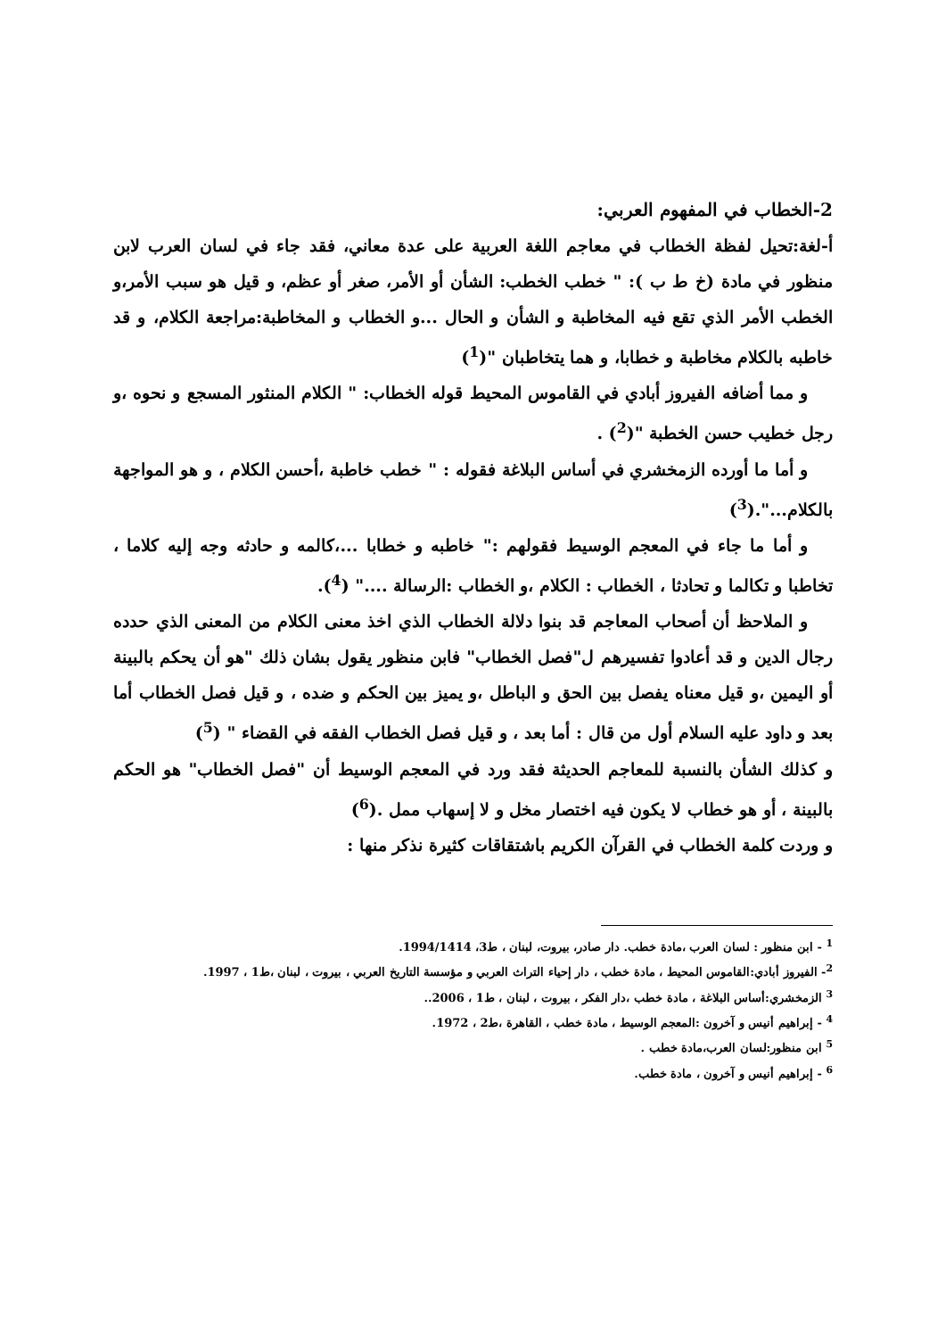2-الخطاب في المفهوم العربي:
أ-لغة:تحيل لفظة الخطاب في معاجم اللغة العربية على عدة معاني، فقد جاء في لسان العرب لابن منظور في مادة (خ ط ب ): " خطب الخطب: الشأن أو الأمر، صغر أو عظم، و قيل هو سبب الأمر،و الخطب الأمر الذي تقع فيه المخاطبة و الشأن و الحال ...و الخطاب و المخاطبة:مراجعة الكلام، و قد خاطبه بالكلام مخاطبة و خطابا، و هما يتخاطبان "(<sup>1</sup>)
و مما أضافه الفيروز أبادي في القاموس المحيط قوله الخطاب: " الكلام المنثور المسجع و نحوه ،و رجل خطيب حسن الخطبة "(<sup>2</sup>) .
و أما ما أورده الزمخشري في أساس البلاغة فقوله : " خطب خاطبة ،أحسن الكلام ، و هو المواجهة بالكلام...".(<sup>3</sup>)
و أما ما جاء في المعجم الوسيط فقولهم :" خاطبه و خطابا ...،كالمه و حادثه وجه إليه كلاما ، تخاطبا و تكالما و تحادثا ، الخطاب : الكلام ،و الخطاب :الرسالة ...." (<sup>4</sup>).
و الملاحظ أن أصحاب المعاجم قد بنوا دلالة الخطاب الذي اخذ معنى الكلام من المعنى الذي حدده رجال الدين و قد أعادوا تفسيرهم ل"فصل الخطاب" فابن منظور يقول بشان ذلك "هو أن يحكم بالبينة أو اليمين ،و قيل معناه يفصل بين الحق و الباطل ،و يميز بين الحكم و ضده ، و قيل فصل الخطاب أما بعد و داود عليه السلام أول من قال : أما بعد ، و قيل فصل الخطاب الفقه في القضاء " (<sup>5</sup>)
و كذلك الشأن بالنسبة للمعاجم الحديثة فقد ورد في المعجم الوسيط أن "فصل الخطاب" هو الحكم بالبينة ، أو هو خطاب لا يكون فيه اختصار مخل و لا إسهاب ممل .(<sup>6</sup>)
و وردت كلمة الخطاب في القرآن الكريم باشتقاقات كثيرة نذكر منها :
<sup>1</sup> - ابن منظور : لسان العرب ،مادة خطب. دار صادر، بيروت، لبنان ، ط3، 1994/1414.
<sup>2</sup>- الفيروز أبادي:القاموس المحيط ، مادة خطب ، دار إحياء التراث العربي و مؤسسة التاريخ العربي ، بيروت ، لبنان ،ط1 ، 1997.
<sup>3</sup> الزمخشري:أساس البلاغة ، مادة خطب ،دار الفكر ، بيروت ، لبنان ، ط1 ، 2006..
<sup>4</sup> - إبراهيم أنيس و آخرون :المعجم الوسيط ، مادة خطب ، القاهرة ،ط2 ، 1972.
<sup>5</sup> ابن منظور:لسان العرب،مادة خطب .
<sup>6</sup> - إبراهيم أنيس و آخرون ، مادة خطب.